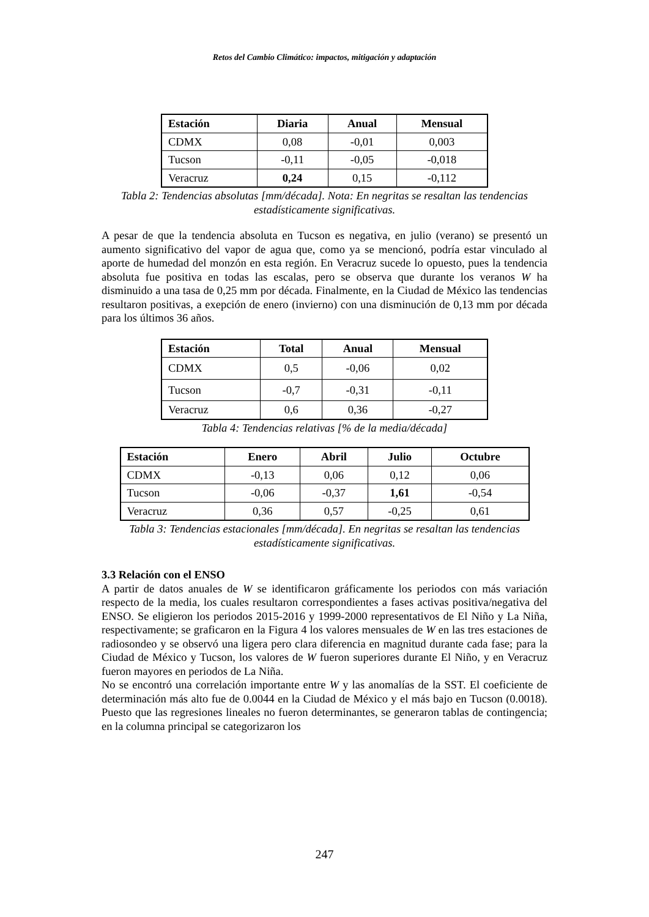Retos del Cambio Climático: impactos, mitigación y adaptación
| Estación | Diaria | Anual | Mensual |
| --- | --- | --- | --- |
| CDMX | 0,08 | -0,01 | 0,003 |
| Tucson | -0,11 | -0,05 | -0,018 |
| Veracruz | 0,24 | 0,15 | -0,112 |
Tabla 2: Tendencias absolutas [mm/década]. Nota: En negritas se resaltan las tendencias estadísticamente significativas.
A pesar de que la tendencia absoluta en Tucson es negativa, en julio (verano) se presentó un aumento significativo del vapor de agua que, como ya se mencionó, podría estar vinculado al aporte de humedad del monzón en esta región. En Veracruz sucede lo opuesto, pues la tendencia absoluta fue positiva en todas las escalas, pero se observa que durante los veranos W ha disminuido a una tasa de 0,25 mm por década. Finalmente, en la Ciudad de México las tendencias resultaron positivas, a exepción de enero (invierno) con una disminución de 0,13 mm por década para los últimos 36 años.
| Estación | Total | Anual | Mensual |
| --- | --- | --- | --- |
| CDMX | 0,5 | -0,06 | 0,02 |
| Tucson | -0,7 | -0,31 | -0,11 |
| Veracruz | 0,6 | 0,36 | -0,27 |
Tabla 4: Tendencias relativas [% de la media/década]
| Estación | Enero | Abril | Julio | Octubre |
| --- | --- | --- | --- | --- |
| CDMX | -0,13 | 0,06 | 0,12 | 0,06 |
| Tucson | -0,06 | -0,37 | 1,61 | -0,54 |
| Veracruz | 0,36 | 0,57 | -0,25 | 0,61 |
Tabla 3: Tendencias estacionales [mm/década]. En negritas se resaltan las tendencias estadísticamente significativas.
3.3 Relación con el ENSO
A partir de datos anuales de W se identificaron gráficamente los periodos con más variación respecto de la media, los cuales resultaron correspondientes a fases activas positiva/negativa del ENSO. Se eligieron los periodos 2015-2016 y 1999-2000 representativos de El Niño y La Niña, respectivamente; se graficaron en la Figura 4 los valores mensuales de W en las tres estaciones de radiosondeo y se observó una ligera pero clara diferencia en magnitud durante cada fase; para la Ciudad de México y Tucson, los valores de W fueron superiores durante El Niño, y en Veracruz fueron mayores en periodos de La Niña.
No se encontró una correlación importante entre W y las anomalías de la SST. El coeficiente de determinación más alto fue de 0.0044 en la Ciudad de México y el más bajo en Tucson (0.0018). Puesto que las regresiones lineales no fueron determinantes, se generaron tablas de contingencia; en la columna principal se categorizaron los
247